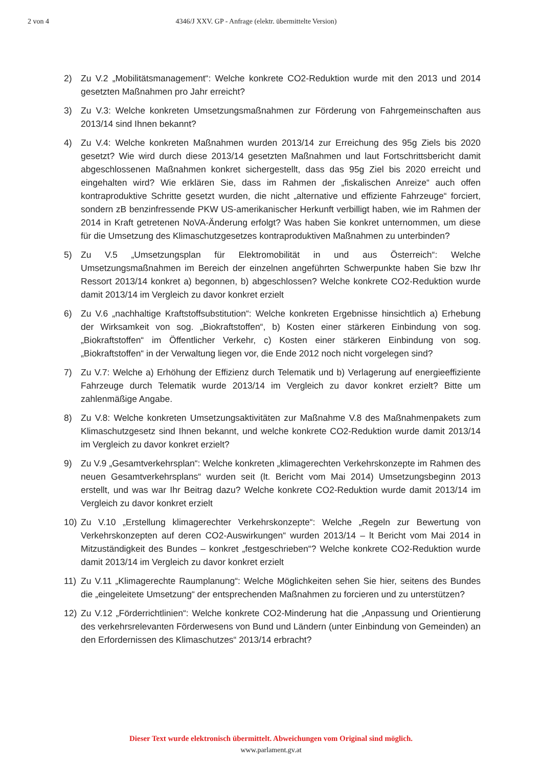2 von 4 4346/J XXV. GP - Anfrage (elektr. übermittelte Version)
2) Zu V.2 „Mobilitätsmanagement“: Welche konkrete CO2-Reduktion wurde mit den 2013 und 2014 gesetzten Maßnahmen pro Jahr erreicht?
3) Zu V.3: Welche konkreten Umsetzungsmaßnahmen zur Förderung von Fahrgemeinschaften aus 2013/14 sind Ihnen bekannt?
4) Zu V.4: Welche konkreten Maßnahmen wurden 2013/14 zur Erreichung des 95g Ziels bis 2020 gesetzt? Wie wird durch diese 2013/14 gesetzten Maßnahmen und laut Fortschrittsbericht damit abgeschlossenen Maßnahmen konkret sichergestellt, dass das 95g Ziel bis 2020 erreicht und eingehalten wird? Wie erklären Sie, dass im Rahmen der „fiskalischen Anreize“ auch offen kontraproduktive Schritte gesetzt wurden, die nicht „alternative und effiziente Fahrzeuge“ forciert, sondern zB benzinfressende PKW US-amerikanischer Herkunft verbilligt haben, wie im Rahmen der 2014 in Kraft getretenen NoVA-Änderung erfolgt? Was haben Sie konkret unternommen, um diese für die Umsetzung des Klimaschutzgesetzes kontraproduktiven Maßnahmen zu unterbinden?
5) Zu V.5 „Umsetzungsplan für Elektromobilität in und aus Österreich“: Welche Umsetzungsmaßnahmen im Bereich der einzelnen angeführten Schwerpunkte haben Sie bzw Ihr Ressort 2013/14 konkret a) begonnen, b) abgeschlossen? Welche konkrete CO2-Reduktion wurde damit 2013/14 im Vergleich zu davor konkret erzielt
6) Zu V.6 „nachhaltige Kraftstoffsubstitution“: Welche konkreten Ergebnisse hinsichtlich a) Erhebung der Wirksamkeit von sog. „Biokraftstoffen“, b) Kosten einer stärkeren Einbindung von sog. „Biokraftstoffen“ im Öffentlicher Verkehr, c) Kosten einer stärkeren Einbindung von sog. „Biokraftstoffen“ in der Verwaltung liegen vor, die Ende 2012 noch nicht vorgelegen sind?
7) Zu V.7: Welche a) Erhöhung der Effizienz durch Telematik und b) Verlagerung auf energieeffiziente Fahrzeuge durch Telematik wurde 2013/14 im Vergleich zu davor konkret erzielt? Bitte um zahlenmäßige Angabe.
8) Zu V.8: Welche konkreten Umsetzungsaktivitäten zur Maßnahme V.8 des Maßnahmenpakets zum Klimaschutzgesetz sind Ihnen bekannt, und welche konkrete CO2-Reduktion wurde damit 2013/14 im Vergleich zu davor konkret erzielt?
9) Zu V.9 „Gesamtverkehrsplan“: Welche konkreten „klimagerechten Verkehrskonzepte im Rahmen des neuen Gesamtverkehrsplans“ wurden seit (lt. Bericht vom Mai 2014) Umsetzungsbeginn 2013 erstellt, und was war Ihr Beitrag dazu? Welche konkrete CO2-Reduktion wurde damit 2013/14 im Vergleich zu davor konkret erzielt
10) Zu V.10 „Erstellung klimagerechter Verkehrskonzepte“: Welche „Regeln zur Bewertung von Verkehrskonzepten auf deren CO2-Auswirkungen“ wurden 2013/14 – lt Bericht vom Mai 2014 in Mitzuständigkeit des Bundes – konkret „festgeschrieben“? Welche konkrete CO2-Reduktion wurde damit 2013/14 im Vergleich zu davor konkret erzielt
11) Zu V.11 „Klimagerechte Raumplanung“: Welche Möglichkeiten sehen Sie hier, seitens des Bundes die „eingeleitete Umsetzung“ der entsprechenden Maßnahmen zu forcieren und zu unterstützen?
12) Zu V.12 „Förderrichtlinien“: Welche konkrete CO2-Minderung hat die „Anpassung und Orientierung des verkehrsrelevanten Förderwesens von Bund und Ländern (unter Einbindung von Gemeinden) an den Erfordernissen des Klimaschutzes“ 2013/14 erbracht?
Dieser Text wurde elektronisch übermittelt. Abweichungen vom Original sind möglich.
www.parlament.gv.at